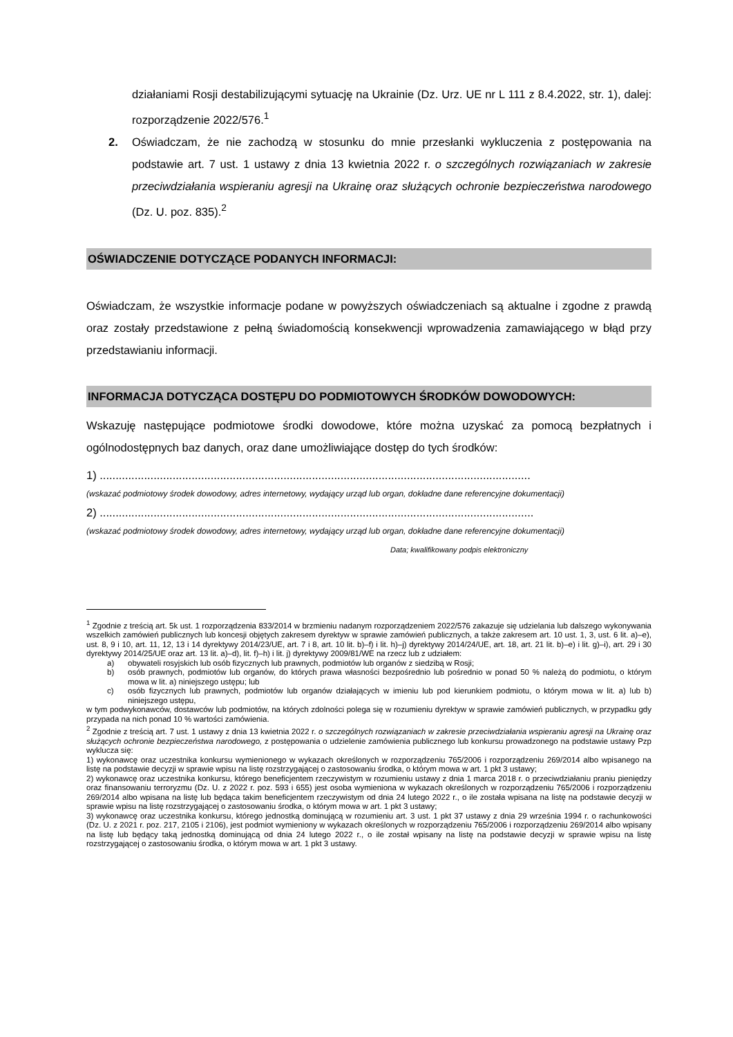działaniami Rosji destabilizującymi sytuację na Ukrainie (Dz. Urz. UE nr L 111 z 8.4.2022, str. 1), dalej: rozporządzenie 2022/576.<sup>1</sup>
2. Oświadczam, że nie zachodzą w stosunku do mnie przesłanki wykluczenia z postępowania na podstawie art. 7 ust. 1 ustawy z dnia 13 kwietnia 2022 r. o szczególnych rozwiązaniach w zakresie przeciwdziałania wspieraniu agresji na Ukrainę oraz służących ochronie bezpieczeństwa narodowego (Dz. U. poz. 835).<sup>2</sup>
OŚWIADCZENIE DOTYCZĄCE PODANYCH INFORMACJI:
Oświadczam, że wszystkie informacje podane w powyższych oświadczeniach są aktualne i zgodne z prawdą oraz zostały przedstawione z pełną świadomością konsekwencji wprowadzenia zamawiającego w błąd przy przedstawianiu informacji.
INFORMACJA DOTYCZĄCA DOSTĘPU DO PODMIOTOWYCH ŚRODKÓW DOWODOWYCH:
Wskazuję następujące podmiotowe środki dowodowe, które można uzyskać za pomocą bezpłatnych i ogólnodostępnych baz danych, oraz dane umożliwiające dostęp do tych środków:
1) ........................................................................................................................................
(wskazać podmiotowy środek dowodowy, adres internetowy, wydający urząd lub organ, dokładne dane referencyjne dokumentacji)
2) .........................................................................................................................................
(wskazać podmiotowy środek dowodowy, adres internetowy, wydający urząd lub organ, dokładne dane referencyjne dokumentacji)
Data; kwalifikowany podpis elektroniczny
<sup>1</sup> Zgodnie z treścią art. 5k ust. 1 rozporządzenia 833/2014 w brzmieniu nadanym rozporządzeniem 2022/576 zakazuje się udzielania lub dalszego wykonywania wszelkich zamówień publicznych lub koncesji objętych zakresem dyrektyw w sprawie zamówień publicznych, a także zakresem art. 10 ust. 1, 3, ust. 6 lit. a)–e), ust. 8, 9 i 10, art. 11, 12, 13 i 14 dyrektywy 2014/23/UE, art. 7 i 8, art. 10 lit. b)–f) i lit. h)–j) dyrektywy 2014/24/UE, art. 18, art. 21 lit. b)–e) i lit. g)–i), art. 29 i 30 dyrektywy 2014/25/UE oraz art. 13 lit. a)–d), lit. f)–h) i lit. j) dyrektywy 2009/81/WE na rzecz lub z udziałem:
a) obywateli rosyjskich lub osób fizycznych lub prawnych, podmiotów lub organów z siedzibą w Rosji;
b) osób prawnych, podmiotów lub organów, do których prawa własności bezpośrednio lub pośrednio w ponad 50 % należą do podmiotu, o którym mowa w lit. a) niniejszego ustępu; lub
c) osób fizycznych lub prawnych, podmiotów lub organów działających w imieniu lub pod kierunkiem podmiotu, o którym mowa w lit. a) lub b) niniejszego ustępu,
w tym podwykonawców, dostawców lub podmiotów, na których zdolności polega się w rozumieniu dyrektyw w sprawie zamówień publicznych, w przypadku gdy przypada na nich ponad 10 % wartości zamówienia.
<sup>2</sup> Zgodnie z treścią art. 7 ust. 1 ustawy z dnia 13 kwietnia 2022 r. o szczególnych rozwiązaniach w zakresie przeciwdziałania wspieraniu agresji na Ukrainę oraz służących ochronie bezpieczeństwa narodowego, z postępowania o udzielenie zamówienia publicznego lub konkursu prowadzonego na podstawie ustawy Pzp wyklucza się:
1) wykonawcę oraz uczestnika konkursu wymienionego w wykazach określonych w rozporządzeniu 765/2006 i rozporządzeniu 269/2014 albo wpisanego na listę na podstawie decyzji w sprawie wpisu na listę rozstrzygającej o zastosowaniu środka, o którym mowa w art. 1 pkt 3 ustawy;
2) wykonawcę oraz uczestnika konkursu, którego beneficjentem rzeczywistym w rozumieniu ustawy z dnia 1 marca 2018 r. o przeciwdziałaniu praniu pieniędzy oraz finansowaniu terroryzmu (Dz. U. z 2022 r. poz. 593 i 655) jest osoba wymieniona w wykazach określonych w rozporządzeniu 765/2006 i rozporządzeniu 269/2014 albo wpisana na listę lub będąca takim beneficjentem rzeczywistym od dnia 24 lutego 2022 r., o ile została wpisana na listę na podstawie decyzji w sprawie wpisu na listę rozstrzygającej o zastosowaniu środka, o którym mowa w art. 1 pkt 3 ustawy;
3) wykonawcę oraz uczestnika konkursu, którego jednostką dominującą w rozumieniu art. 3 ust. 1 pkt 37 ustawy z dnia 29 września 1994 r. o rachunkowości (Dz. U. z 2021 r. poz. 217, 2105 i 2106), jest podmiot wymieniony w wykazach określonych w rozporządzeniu 765/2006 i rozporządzeniu 269/2014 albo wpisany na listę lub będący taką jednostką dominującą od dnia 24 lutego 2022 r., o ile został wpisany na listę na podstawie decyzji w sprawie wpisu na listę rozstrzygającej o zastosowaniu środka, o którym mowa w art. 1 pkt 3 ustawy.